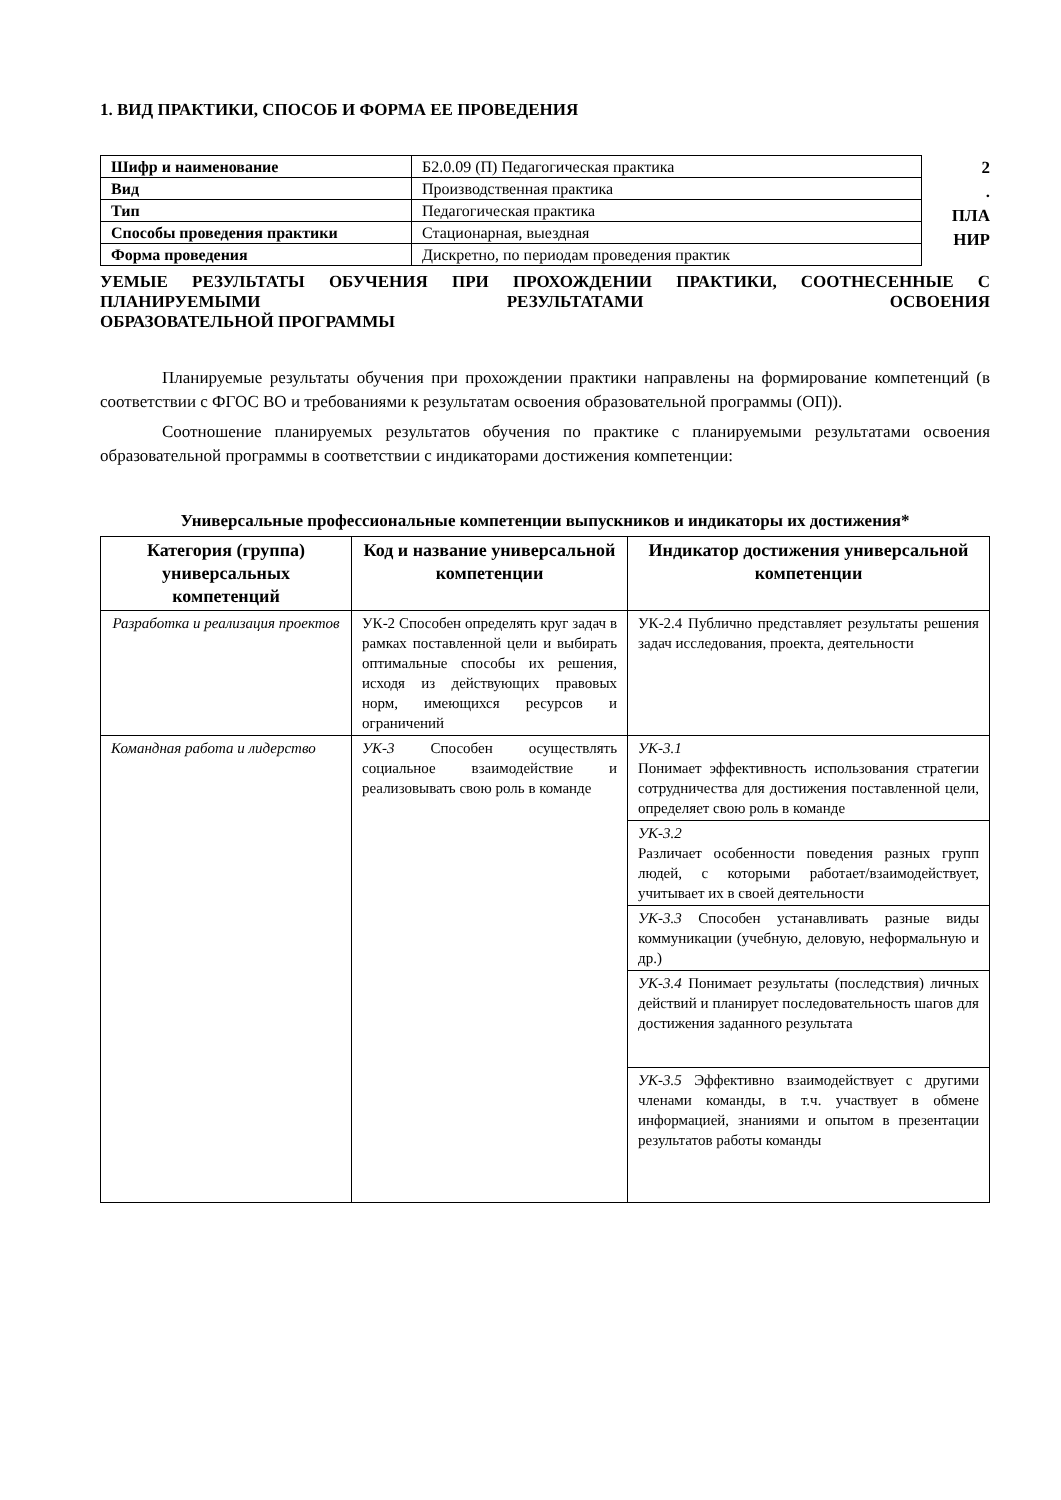1. ВИД ПРАКТИКИ, СПОСОБ И ФОРМА ЕЕ ПРОВЕДЕНИЯ
| Шифр и наименование | Б2.0.09 (П) Педагогическая практика |
| Вид | Производственная практика |
| Тип | Педагогическая практика |
| Способы проведения практики | Стационарная, выездная |
| Форма проведения | Дискретно, по периодам проведения практик |
2
.
ПЛА
НИР
УЕМЫЕ РЕЗУЛЬТАТЫ ОБУЧЕНИЯ ПРИ ПРОХОЖДЕНИИ ПРАКТИКИ, СООТНЕСЕННЫЕ С ПЛАНИРУЕМЫМИ РЕЗУЛЬТАТАМИ ОСВОЕНИЯ
ОБРАЗОВАТЕЛЬНОЙ ПРОГРАММЫ
Планируемые результаты обучения при прохождении практики направлены на формирование компетенций (в соответствии с ФГОС ВО и требованиями к результатам освоения образовательной программы (ОП)).
Соотношение планируемых результатов обучения по практике с планируемыми результатами освоения образовательной программы в соответствии с индикаторами достижения компетенции:
Универсальные профессиональные компетенции выпускников и индикаторы их достижения*
| Категория (группа) универсальных компетенций | Код и название универсальной компетенции | Индикатор достижения универсальной компетенции |
| --- | --- | --- |
| Разработка и реализация проектов | УК-2 Способен определять круг задач в рамках поставленной цели и выбирать оптимальные способы их решения, исходя из действующих правовых норм, имеющихся ресурсов и ограничений | УК-2.4 Публично представляет результаты решения задач исследования, проекта, деятельности |
| Командная работа и лидерство | УК-3 Способен осуществлять социальное взаимодействие и реализовывать свою роль в команде | УК-3.1 Понимает эффективность использования стратегии сотрудничества для достижения поставленной цели, определяет свою роль в команде |
| | | УК-3.2 Различает особенности поведения разных групп людей, с которыми работает/взаимодействует, учитывает их в своей деятельности |
| | | УК-3.3 Способен устанавливать разные виды коммуникации (учебную, деловую, неформальную и др.) |
| | | УК-3.4 Понимает результаты (последствия) личных действий и планирует последовательность шагов для достижения заданного результата |
| | | УК-3.5 Эффективно взаимодействует с другими членами команды, в т.ч. участвует в обмене информацией, знаниями и опытом в презентации результатов работы команды |